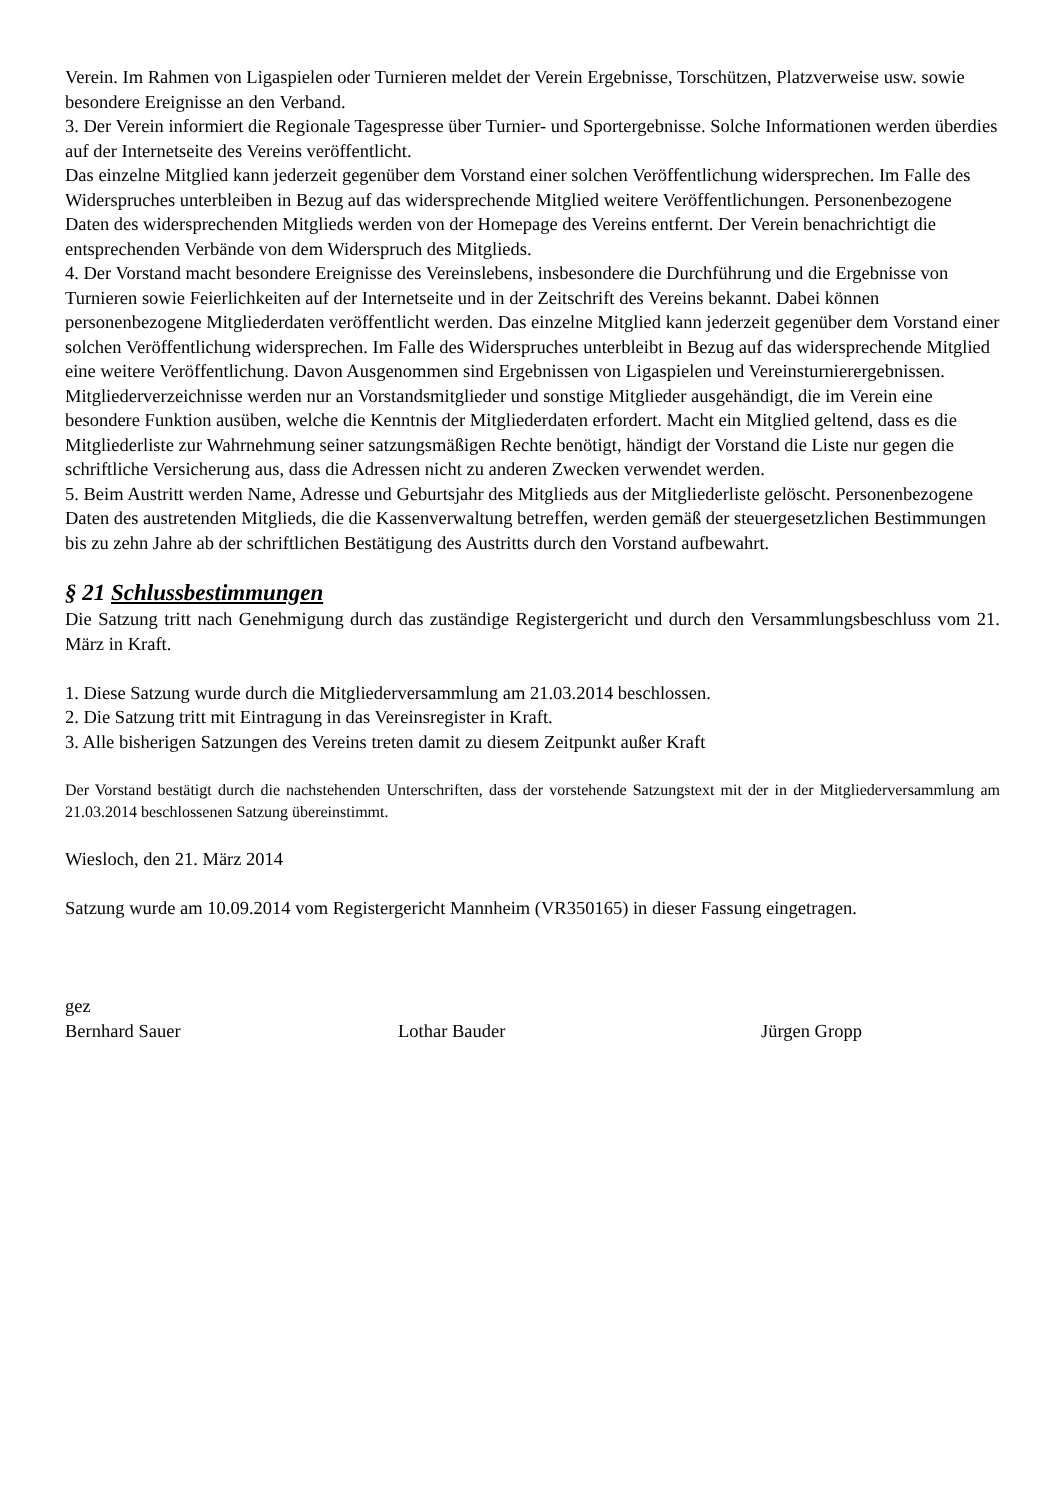Verein. Im Rahmen von Ligaspielen oder Turnieren meldet der Verein Ergebnisse, Torschützen, Platzverweise usw. sowie besondere Ereignisse an den Verband.
3. Der Verein informiert die Regionale Tagespresse über Turnier- und Sportergebnisse. Solche Informationen werden überdies auf der Internetseite des Vereins veröffentlicht.
Das einzelne Mitglied kann jederzeit gegenüber dem Vorstand einer solchen Veröffentlichung widersprechen. Im Falle des Widerspruches unterbleiben in Bezug auf das widersprechende Mitglied weitere Veröffentlichungen. Personenbezogene Daten des widersprechenden Mitglieds werden von der Homepage des Vereins entfernt. Der Verein benachrichtigt die entsprechenden Verbände von dem Widerspruch des Mitglieds.
4. Der Vorstand macht besondere Ereignisse des Vereinslebens, insbesondere die Durchführung und die Ergebnisse von Turnieren sowie Feierlichkeiten auf der Internetseite und in der Zeitschrift des Vereins bekannt. Dabei können personenbezogene Mitgliederdaten veröffentlicht werden. Das einzelne Mitglied kann jederzeit gegenüber dem Vorstand einer solchen Veröffentlichung widersprechen. Im Falle des Widerspruches unterbleibt in Bezug auf das widersprechende Mitglied eine weitere Veröffentlichung. Davon Ausgenommen sind Ergebnissen von Ligaspielen und Vereinsturnierergebnissen.
Mitgliederverzeichnisse werden nur an Vorstandsmitglieder und sonstige Mitglieder ausgehändigt, die im Verein eine besondere Funktion ausüben, welche die Kenntnis der Mitgliederdaten erfordert. Macht ein Mitglied geltend, dass es die Mitgliederliste zur Wahrnehmung seiner satzungsmäßigen Rechte benötigt, händigt der Vorstand die Liste nur gegen die schriftliche Versicherung aus, dass die Adressen nicht zu anderen Zwecken verwendet werden.
5. Beim Austritt werden Name, Adresse und Geburtsjahr des Mitglieds aus der Mitgliederliste gelöscht. Personenbezogene Daten des austretenden Mitglieds, die die Kassenverwaltung betreffen, werden gemäß der steuergesetzlichen Bestimmungen bis zu zehn Jahre ab der schriftlichen Bestätigung des Austritts durch den Vorstand aufbewahrt.
§ 21 Schlussbestimmungen
Die Satzung tritt nach Genehmigung durch das zuständige Registergericht und durch den Versammlungsbeschluss vom 21. März in Kraft.
1. Diese Satzung wurde durch die Mitgliederversammlung am 21.03.2014 beschlossen.
2. Die Satzung tritt mit Eintragung in das Vereinsregister in Kraft.
3. Alle bisherigen Satzungen des Vereins treten damit zu diesem Zeitpunkt außer Kraft
Der Vorstand bestätigt durch die nachstehenden Unterschriften, dass der vorstehende Satzungstext mit der in der Mitgliederversammlung am 21.03.2014 beschlossenen Satzung übereinstimmt.
Wiesloch, den 21. März 2014
Satzung wurde am 10.09.2014 vom Registergericht Mannheim (VR350165) in dieser Fassung eingetragen.
gez
Bernhard Sauer Lothar Bauder Jürgen Gropp